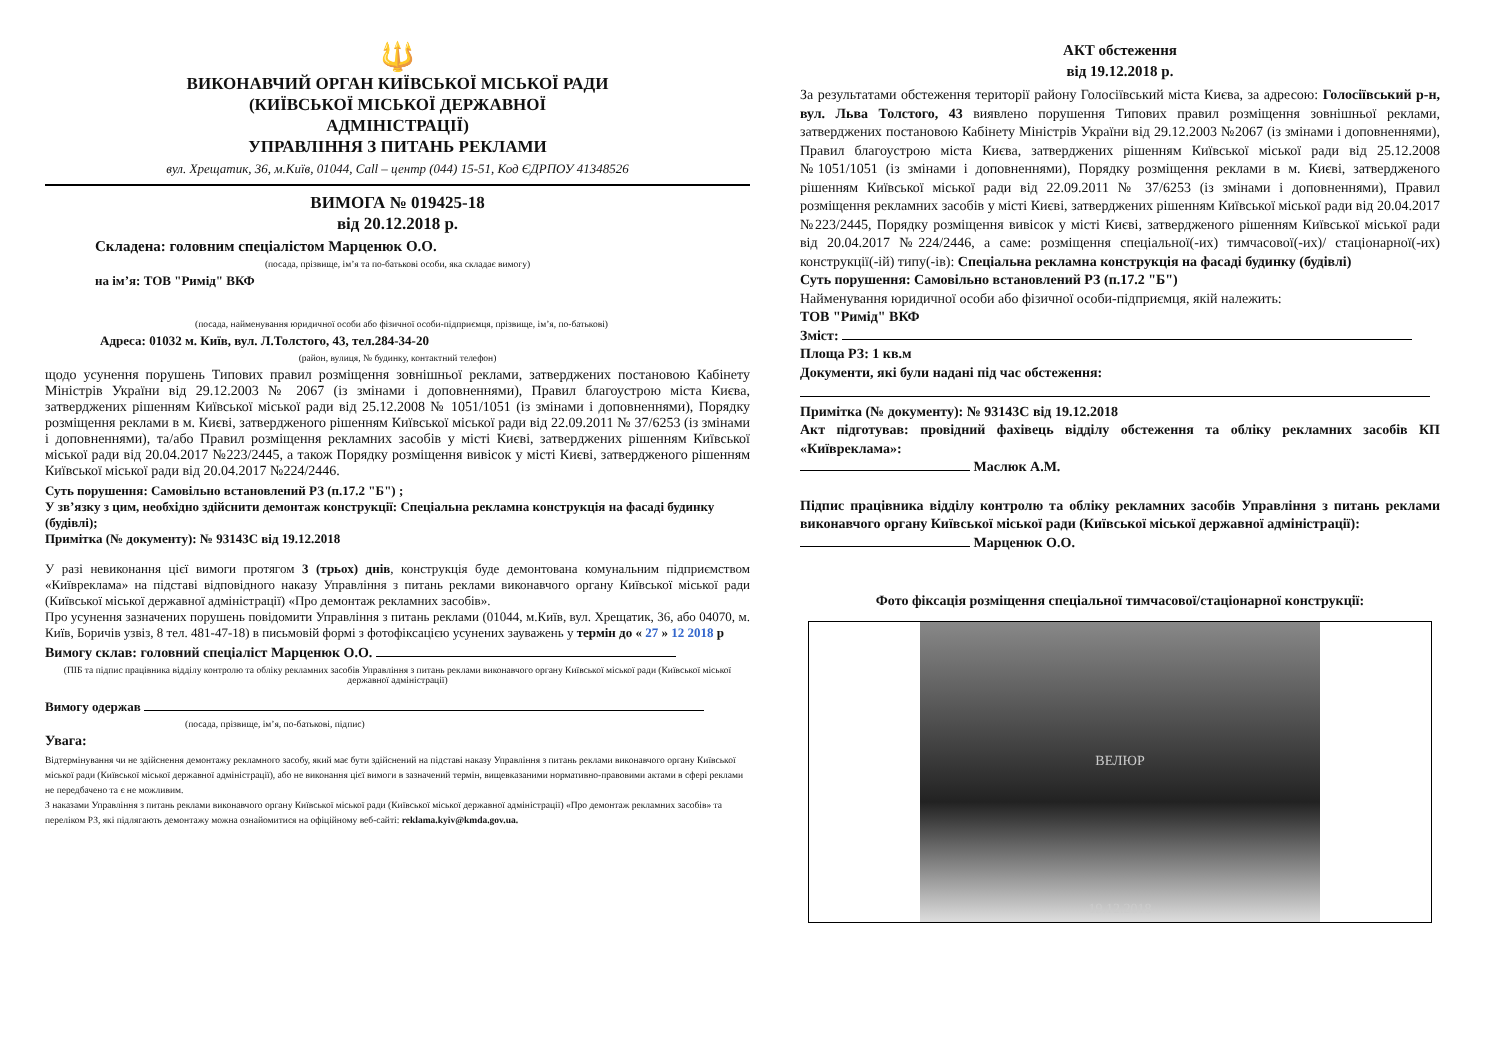🔱
ВИКОНАВЧИЙ ОРГАН КИЇВСЬКОЇ МІСЬКОЇ РАДИ
(КИЇВСЬКОЇ МІСЬКОЇ ДЕРЖАВНОЇ
АДМІНІСТРАЦІЇ)
УПРАВЛІННЯ З ПИТАНЬ РЕКЛАМИ
вул. Хрещатик, 36, м.Київ, 01044, Call – центр (044) 15-51, Код ЄДРПОУ 41348526
ВИМОГА № 019425-18
від 20.12.2018 р.
Складена: головним спеціалістом Марценюк О.О.
(посада, прізвище, ім’я та по-батькові особи, яка складає вимогу)
на ім’я: ТОВ "Римід" ВКФ
(посада, найменування юридичної особи або фізичної особи-підприємця, прізвище, ім’я, по-батькові)
Адреса: 01032 м. Київ, вул. Л.Толстого, 43, тел.284-34-20
(район, вулиця, № будинку, контактний телефон)
щодо усунення порушень Типових правил розміщення зовнішньої реклами, затверджених постановою Кабінету Міністрів України від 29.12.2003 № 2067 (із змінами і доповненнями), Правил благоустрою міста Києва, затверджених рішенням Київської міської ради від 25.12.2008 № 1051/1051 (із змінами і доповненнями), Порядку розміщення реклами в м. Києві, затвердженого рішенням Київської міської ради від 22.09.2011 № 37/6253 (із змінами і доповненнями), та/або Правил розміщення рекламних засобів у місті Києві, затверджених рішенням Київської міської ради від 20.04.2017 №223/2445, а також Порядку розміщення вивісок у місті Києві, затвердженого рішенням Київської міської ради від 20.04.2017 №224/2446.
Суть порушення: Самовільно встановлений РЗ (п.17.2 "Б") ;
У зв’язку з цим, необхідно здійснити демонтаж конструкції: Спеціальна рекламна конструкція на фасаді будинку (будівлі);
Примітка (№ документу): № 93143С від 19.12.2018
У разі невиконання цієї вимоги протягом 3 (трьох) днів, конструкція буде демонтована комунальним підприємством «Київреклама» на підставі відповідного наказу Управління з питань реклами виконавчого органу Київської міської ради (Київської міської державної адміністрації) «Про демонтаж рекламних засобів».
Про усунення зазначених порушень повідомити Управління з питань реклами (01044, м.Київ, вул. Хрещатик, 36, або 04070, м. Київ, Боричів узвіз, 8 тел. 481-47-18) в письмовій формі з фотофіксацією усунених зауважень у термін до « 27 » 12 2018 р
Вимогу склав: головний спеціаліст Марценюк О.О.
(ПІБ та підпис працівника відділу контролю та обліку рекламних засобів Управління з питань реклами виконавчого органу Київської міської ради (Київської міської державної адміністрації)
Вимогу одержав
(посада, прізвище, ім’я, по-батькові, підпис)
Увага:
Відтермінування чи не здійснення демонтажу рекламного засобу, який має бути здійснений на підставі наказу Управління з питань реклами виконавчого органу Київської міської ради (Київської міської державної адміністрації), або не виконання цієї вимоги в зазначений термін, вищевказаними нормативно-правовими актами в сфері реклами не передбачено та є не можливим.
З наказами Управління з питань реклами виконавчого органу Київської міської ради (Київської міської державної адміністрації) «Про демонтаж рекламних засобів» та переліком РЗ, які підлягають демонтажу можна ознайомитися на офіційному веб-сайті: reklama.kyiv@kmda.gov.ua.
АКТ обстеження
від 19.12.2018 р.
За результатами обстеження території району Голосіївський міста Києва, за адресою: Голосіївський р-н, вул. Льва Толстого, 43 виявлено порушення Типових правил розміщення зовнішньої реклами, затверджених постановою Кабінету Міністрів України від 29.12.2003 №2067 (із змінами і доповненнями), Правил благоустрою міста Києва, затверджених рішенням Київської міської ради від 25.12.2008 №1051/1051 (із змінами і доповненнями), Порядку розміщення реклами в м. Києві, затвердженого рішенням Київської міської ради від 22.09.2011 № 37/6253 (із змінами і доповненнями), Правил розміщення рекламних засобів у місті Києві, затверджених рішенням Київської міської ради від 20.04.2017 №223/2445, Порядку розміщення вивісок у місті Києві, затвердженого рішенням Київської міської ради від 20.04.2017 №224/2446, а саме: розміщення спеціальної(-их) тимчасової(-их)/ стаціонарної(-их) конструкції(-ій) типу(-ів): Спеціальна рекламна конструкція на фасаді будинку (будівлі)
Суть порушення: Самовільно встановлений РЗ (п.17.2 "Б")
Найменування юридичної особи або фізичної особи-підприємця, якій належить:
ТОВ "Римід" ВКФ
Зміст:
Площа РЗ: 1 кв.м
Документи, які були надані під час обстеження:
Примітка (№ документу): № 93143С від 19.12.2018
Акт підготував: провідний фахівець відділу обстеження та обліку рекламних засобів КП «Київреклама»:
Маслюк А.М.
Підпис працівника відділу контролю та обліку рекламних засобів Управління з питань реклами виконавчого органу Київської міської ради (Київської міської державної адміністрації):
Марценюк О.О.
Фото фіксація розміщення спеціальної тимчасової/стаціонарної конструкції:
ВЕЛЮР
19.12.2018